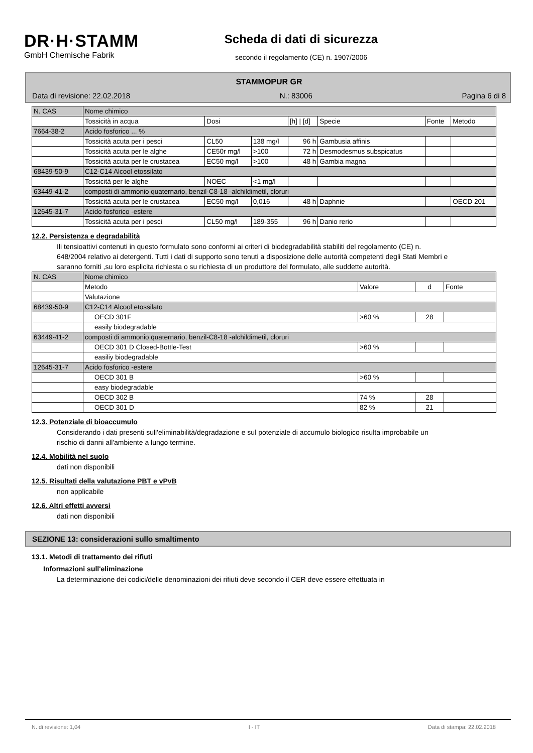DR·H·STAMM
GmbH Chemische Fabrik
Scheda di dati di sicurezza
secondo il regolamento (CE) n. 1907/2006
STAMMOPUR GR
Data di revisione: 22.02.2018 N.: 83006 Pagina 6 di 8
| N. CAS | Nome chimico | | | | | | |
| | Tossicità in acqua | Dosi | | [h] / [d] | Specie | Fonte | Metodo |
| 7664-38-2 | Acido fosforico ... % | | | | | | |
| | Tossicità acuta per i pesci | CL50 | 138 mg/l | 96 h | Gambusia affinis | | |
| | Tossicità acuta per le alghe | CE50r mg/l | >100 | 72 h | Desmodesmus subspicatus | | |
| | Tossicità acuta per le crustacea | EC50 mg/l | >100 | 48 h | Gambia magna | | |
| 68439-50-9 | C12-C14 Alcool etossilato | | | | | | |
| | Tossicità per le alghe | NOEC | <1 mg/l | | | | |
| 63449-41-2 | composti di ammonio quaternario, benzil-C8-18 -alchildimetil, cloruri | | | | | | |
| | Tossicità acuta per le crustacea | EC50 mg/l | 0,016 | 48 h | Daphnie | | OECD 201 |
| 12645-31-7 | Acido fosforico -estere | | | | | | |
| | Tossicità acuta per i pesci | CL50 mg/l | 189-355 | 96 h | Danio rerio | | |
12.2. Persistenza e degradabilità
Ili tensioattivi contenuti in questo formulato sono conformi ai criteri di biodegradabilità stabiliti del regolamento (CE) n. 648/2004 relativo ai detergenti. Tutti i dati di supporto sono tenuti a disposizione delle autorità competenti degli Stati Membri e saranno forniti ,su loro esplicita richiesta o su richiesta di un produttore del formulato, alle suddette autorità.
| N. CAS | Nome chimico | | | |
| | Metodo | Valore | d | Fonte |
| | Valutazione | | | |
| 68439-50-9 | C12-C14 Alcool etossilato | | | |
| | OECD 301F | >60 % | 28 | |
| | easily biodegradable | | | |
| 63449-41-2 | composti di ammonio quaternario, benzil-C8-18 -alchildimetil, cloruri | | | |
| | OECD 301 D Closed-Bottle-Test | >60 % | | |
| | easiliy biodegradable | | | |
| 12645-31-7 | Acido fosforico -estere | | | |
| | OECD 301 B | >60 % | | |
| | easy biodegradable | | | |
| | OECD 302 B | 74 % | 28 | |
| | OECD 301 D | 82 % | 21 | |
12.3. Potenziale di bioaccumulo
Considerando i dati presenti sull'eliminabilità/degradazione e sul potenziale di accumulo biologico risulta improbabile un rischio di danni all'ambiente a lungo termine.
12.4. Mobilità nel suolo
dati non disponibili
12.5. Risultati della valutazione PBT e vPvB
non applicabile
12.6. Altri effetti avversi
dati non disponibili
SEZIONE 13: considerazioni sullo smaltimento
13.1. Metodi di trattamento dei rifiuti
Informazioni sull'eliminazione
La determinazione dei codici/delle denominazioni dei rifiuti deve secondo il CER deve essere effettuata in
N. di revisione: 1,04 I - IT Data di stampa: 22.02.2018